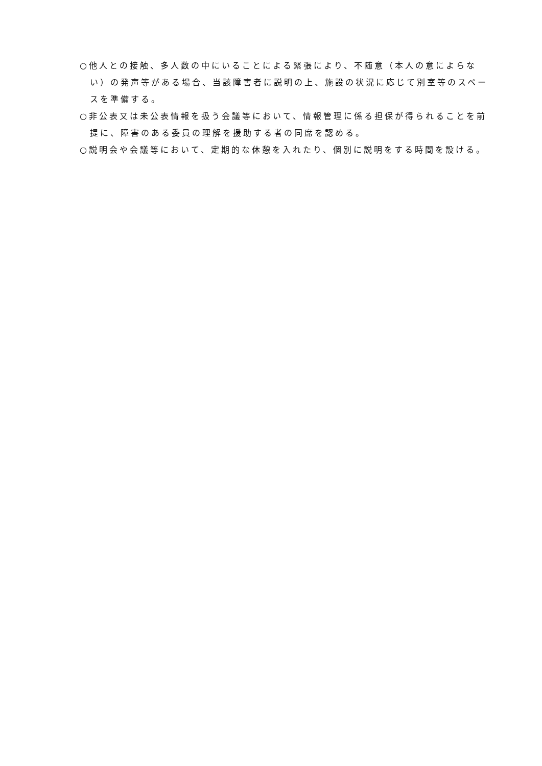○他人との接触、多人数の中にいることによる緊張により、不随意（本人の意によらない）の発声等がある場合、当該障害者に説明の上、施設の状況に応じて別室等のスペースを準備する。
○非公表又は未公表情報を扱う会議等において、情報管理に係る担保が得られることを前提に、障害のある委員の理解を援助する者の同席を認める。
○説明会や会議等において、定期的な休憩を入れたり、個別に説明をする時間を設ける。